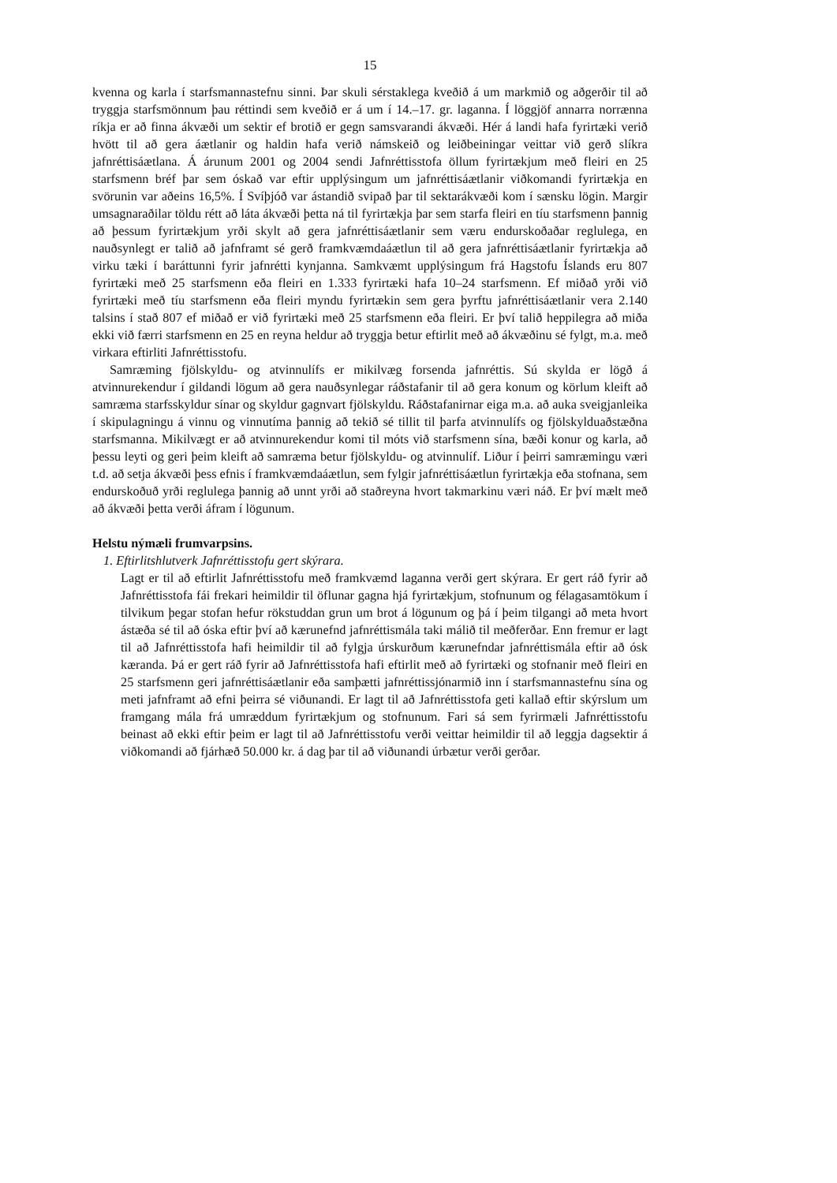15
kvenna og karla í starfsmannastefnu sinni. Þar skuli sérstaklega kveðið á um markmið og aðgerðir til að tryggja starfsmönnum þau réttindi sem kveðið er á um í 14.–17. gr. laganna. Í löggjöf annarra norrænna ríkja er að finna ákvæði um sektir ef brotið er gegn samsvarandi ákvæði. Hér á landi hafa fyrirtæki verið hvött til að gera áætlanir og haldin hafa verið námskeið og leiðbeiningar veittar við gerð slíkra jafnréttisáætlana. Á árunum 2001 og 2004 sendi Jafnréttisstofa öllum fyrirtækjum með fleiri en 25 starfsmenn bréf þar sem óskað var eftir upplýsingum um jafnréttisáætlanir viðkomandi fyrirtækja en svörunin var aðeins 16,5%. Í Svíþjóð var ástandið svipað þar til sektarákvæði kom í sænsku lögin. Margir umsagnar­aðilar töldu rétt að láta ákvæði þetta ná til fyrirtækja þar sem starfa fleiri en tíu starfsmenn þannig að þessum fyrirtækjum yrði skylt að gera jafnréttisáætlanir sem væru endurskoðaðar reglulega, en nauðsynlegt er talið að jafnframt sé gerð framkvæmdaáætlun til að gera jafn­réttisáætlanir fyrirtækja að virku tæki í baráttunni fyrir jafnrétti kynjanna. Samkvæmt upp­lýsingum frá Hagstofu Íslands eru 807 fyrirtæki með 25 starfsmenn eða fleiri en 1.333 fyrirtæki hafa 10–24 starfsmenn. Ef miðað yrði við fyrirtæki með tíu starfsmenn eða fleiri myndu fyrirtækin sem gera þyrftu jafnréttisáætlanir vera 2.140 talsins í stað 807 ef miðað er við fyrirtæki með 25 starfsmenn eða fleiri. Er því talið heppilegra að miða ekki við færri starfsmenn en 25 en reyna heldur að tryggja betur eftirlit með að ákvæðinu sé fylgt, m.a. með virkara eftirliti Jafnréttisstofu.
Samræming fjölskyldu- og atvinnulífs er mikilvæg forsenda jafnréttis. Sú skylda er lögð á atvinnurekendur í gildandi lögum að gera nauðsynlegar ráðstafanir til að gera konum og körlum kleift að samræma starfsskyldur sínar og skyldur gagnvart fjölskyldu. Ráðstafanirnar eiga m.a. að auka sveigjanleika í skipulagningu á vinnu og vinnutíma þannig að tekið sé tillit til þarfa atvinnulífs og fjölskylduaðstæðna starfsmanna. Mikilvægt er að atvinnurekendur komi til móts við starfsmenn sína, bæði konur og karla, að þessu leyti og geri þeim kleift að samræma betur fjölskyldu- og atvinnulíf. Liður í þeirri samræmingu væri t.d. að setja ákvæði þess efnis í framkvæmdaáætlun, sem fylgir jafnréttisáætlun fyrirtækja eða stofnana, sem endurskoðuð yrði reglulega þannig að unnt yrði að staðreyna hvort takmarkinu væri náð. Er því mælt með að ákvæði þetta verði áfram í lögunum.
Helstu nýmæli frumvarpsins.
1. Eftirlitshlutverk Jafnréttisstofu gert skýrara.
Lagt er til að eftirlit Jafnréttisstofu með framkvæmd laganna verði gert skýrara. Er gert ráð fyrir að Jafnréttisstofa fái frekari heimildir til öflunar gagna hjá fyrirtækjum, stofn­unum og félagasamtökum í tilvikum þegar stofan hefur rökstuddan grun um brot á lögunum og þá í þeim tilgangi að meta hvort ástæða sé til að óska eftir því að kærunefnd jafnréttismála taki málið til meðferðar. Enn fremur er lagt til að Jafnréttisstofa hafi heimildir til að fylgja úrskurðum kærunefndar jafnréttismála eftir að ósk kæranda. Þá er gert ráð fyrir að Jafnréttisstofa hafi eftirlit með að fyrirtæki og stofnanir með fleiri en 25 starfsmenn geri jafnréttisáætlanir eða samþætti jafnréttissjónarmið inn í starfsmanna­stefnu sína og meti jafnframt að efni þeirra sé viðunandi. Er lagt til að Jafnréttisstofa geti kallað eftir skýrslum um framgang mála frá umræddum fyrirtækjum og stofnunum. Fari sá sem fyrirmæli Jafnréttisstofu beinast að ekki eftir þeim er lagt til að Jafnréttis­stofu verði veittar heimildir til að leggja dagsektir á viðkomandi að fjárhæð 50.000 kr. á dag þar til að viðunandi úrbætur verði gerðar.